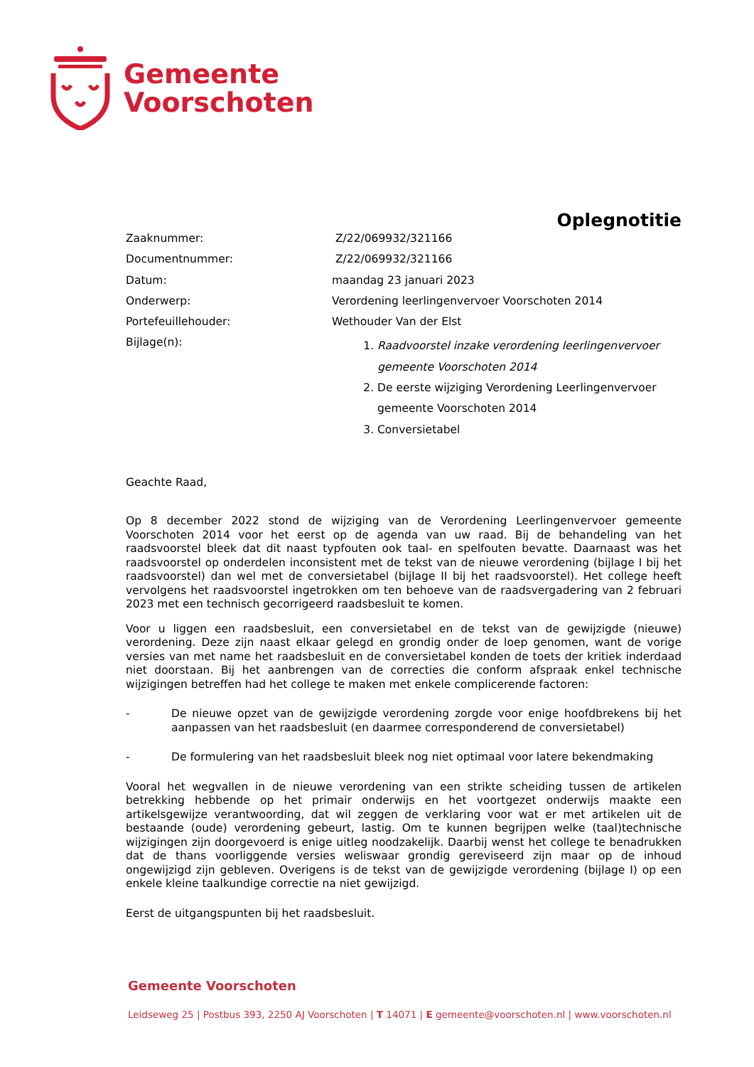Gemeente
Voorschoten
Oplegnotitie
| Zaaknummer: | Z/22/069932/321166 |
| Documentnummer: | Z/22/069932/321166 |
| Datum: | maandag 23 januari 2023 |
| Onderwerp: | Verordening leerlingenvervoer Voorschoten 2014 |
| Portefeuillehouder: | Wethouder Van der Elst |
| Bijlage(n): | 1. Raadvoorstel inzake verordening leerlingenvervoer gemeente Voorschoten 2014 2. De eerste wijziging Verordening Leerlingenvervoer gemeente Voorschoten 2014 3. Conversietabel |
Geachte Raad,
Op 8 december 2022 stond de wijziging van de Verordening Leerlingenvervoer gemeente Voorschoten 2014 voor het eerst op de agenda van uw raad. Bij de behandeling van het raadsvoorstel bleek dat dit naast typfouten ook taal- en spelfouten bevatte. Daarnaast was het raadsvoorstel op onderdelen inconsistent met de tekst van de nieuwe verordening (bijlage I bij het raadsvoorstel) dan wel met de conversietabel (bijlage II bij het raadsvoorstel). Het college heeft vervolgens het raadsvoorstel ingetrokken om ten behoeve van de raadsvergadering van 2 februari 2023 met een technisch gecorrigeerd raadsbesluit te komen.
Voor u liggen een raadsbesluit, een conversietabel en de tekst van de gewijzigde (nieuwe) verordening. Deze zijn naast elkaar gelegd en grondig onder de loep genomen, want de vorige versies van met name het raadsbesluit en de conversietabel konden de toets der kritiek inderdaad niet doorstaan. Bij het aanbrengen van de correcties die conform afspraak enkel technische wijzigingen betreffen had het college te maken met enkele complicerende factoren:
-
De nieuwe opzet van de gewijzigde verordening zorgde voor enige hoofdbrekens bij het aanpassen van het raadsbesluit (en daarmee corresponderend de conversietabel)
-
De formulering van het raadsbesluit bleek nog niet optimaal voor latere bekendmaking
Vooral het wegvallen in de nieuwe verordening van een strikte scheiding tussen de artikelen betrekking hebbende op het primair onderwijs en het voortgezet onderwijs maakte een artikelsgewijze verantwoording, dat wil zeggen de verklaring voor wat er met artikelen uit de bestaande (oude) verordening gebeurt, lastig. Om te kunnen begrijpen welke (taal)technische wijzigingen zijn doorgevoerd is enige uitleg noodzakelijk. Daarbij wenst het college te benadrukken dat de thans voorliggende versies weliswaar grondig gereviseerd zijn maar op de inhoud ongewijzigd zijn gebleven. Overigens is de tekst van de gewijzigde verordening (bijlage I) op een enkele kleine taalkundige correctie na niet gewijzigd.
Eerst de uitgangspunten bij het raadsbesluit.
Gemeente Voorschoten
Leidseweg 25 | Postbus 393, 2250 AJ Voorschoten | T 14071 | E gemeente@voorschoten.nl | www.voorschoten.nl